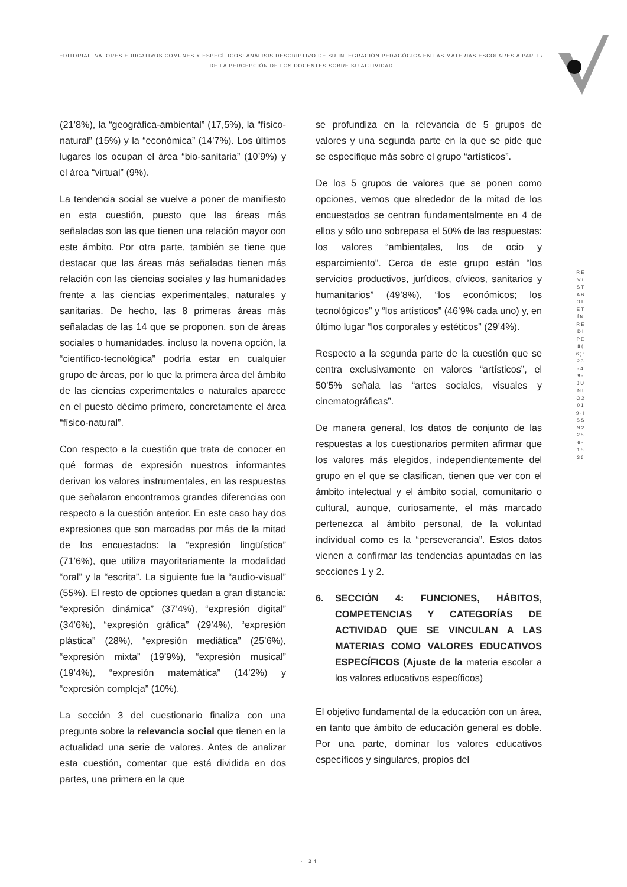EDITORIAL. VALORES EDUCATIVOS COMUNES Y ESPECÍFICOS: ANÀLISIS DESCRIPTIVO DE SU INTEGRACIÒN PEDAGÒGICA EN LAS MATERIAS ESCOLARES A PARTIR DE LA PERCEPCIÒN DE LOS DOCENTES SOBRE SU ACTIVIDAD
R E V I S T A B O L E T Í N R E D I P E 8 ( 6 ) : 2 3 - 4 9 - J U N I O 2 0 1 9 - I S S N 2 2 5 6 - 1 5 3 6
(21’8%), la “geográfica-ambiental” (17,5%), la “físico-natural” (15%) y la “económica” (14’7%). Los últimos lugares los ocupan el área “bio-sanitaria” (10’9%) y el área “virtual” (9%).
La tendencia social se vuelve a poner de manifiesto en esta cuestión, puesto que las áreas más señaladas son las que tienen una relación mayor con este ámbito. Por otra parte, también se tiene que destacar que las áreas más señaladas tienen más relación con las ciencias sociales y las humanidades frente a las ciencias experimentales, naturales y sanitarias. De hecho, las 8 primeras áreas más señaladas de las 14 que se proponen, son de áreas sociales o humanidades, incluso la novena opción, la “científico-tecnológica” podría estar en cualquier grupo de áreas, por lo que la primera área del ámbito de las ciencias experimentales o naturales aparece en el puesto décimo primero, concretamente el área “físico-natural”.
Con respecto a la cuestión que trata de conocer en qué formas de expresión nuestros informantes derivan los valores instrumentales, en las respuestas que señalaron encontramos grandes diferencias con respecto a la cuestión anterior. En este caso hay dos expresiones que son marcadas por más de la mitad de los encuestados: la “expresión lingüística” (71’6%), que utiliza mayoritariamente la modalidad “oral” y la “escrita”. La siguiente fue la “audio-visual” (55%). El resto de opciones quedan a gran distancia: “expresión dinámica” (37’4%), “expresión digital” (34’6%), “expresión gráfica” (29’4%), “expresión plástica” (28%), “expresión mediática” (25’6%), “expresión mixta” (19’9%), “expresión musical” (19’4%), “expresión matemática” (14’2%) y “expresión compleja” (10%).
La sección 3 del cuestionario finaliza con una pregunta sobre la relevancia social que tienen en la actualidad una serie de valores. Antes de analizar esta cuestión, comentar que está dividida en dos partes, una primera en la que
se profundiza en la relevancia de 5 grupos de valores y una segunda parte en la que se pide que se especifique más sobre el grupo “artísticos”.
De los 5 grupos de valores que se ponen como opciones, vemos que alrededor de la mitad de los encuestados se centran fundamentalmente en 4 de ellos y sólo uno sobrepasa el 50% de las respuestas: los valores “ambientales, los de ocio y esparcimiento”. Cerca de este grupo están “los servicios productivos, jurídicos, cívicos, sanitarios y humanitarios” (49’8%), “los económicos; los tecnológicos” y “los artísticos” (46’9% cada uno) y, en último lugar “los corporales y estéticos” (29’4%).
Respecto a la segunda parte de la cuestión que se centra exclusivamente en valores “artísticos”, el 50’5% señala las “artes sociales, visuales y cinematográficas”.
De manera general, los datos de conjunto de las respuestas a los cuestionarios permiten afirmar que los valores más elegidos, independientemente del grupo en el que se clasifican, tienen que ver con el ámbito intelectual y el ámbito social, comunitario o cultural, aunque, curiosamente, el más marcado pertenezca al ámbito personal, de la voluntad individual como es la “perseverancia”. Estos datos vienen a confirmar las tendencias apuntadas en las secciones 1 y 2.
6. SECCIÓN 4: FUNCIONES, HÁBITOS, COMPETENCIAS Y CATEGORÍAS DE ACTIVIDAD QUE SE VINCULAN A LAS MATERIAS COMO VALORES EDUCATIVOS ESPECÍFICOS (Ajuste de la materia escolar a los valores educativos específicos)
El objetivo fundamental de la educación con un área, en tanto que ámbito de educación general es doble. Por una parte, dominar los valores educativos específicos y singulares, propios del
· 34 ·